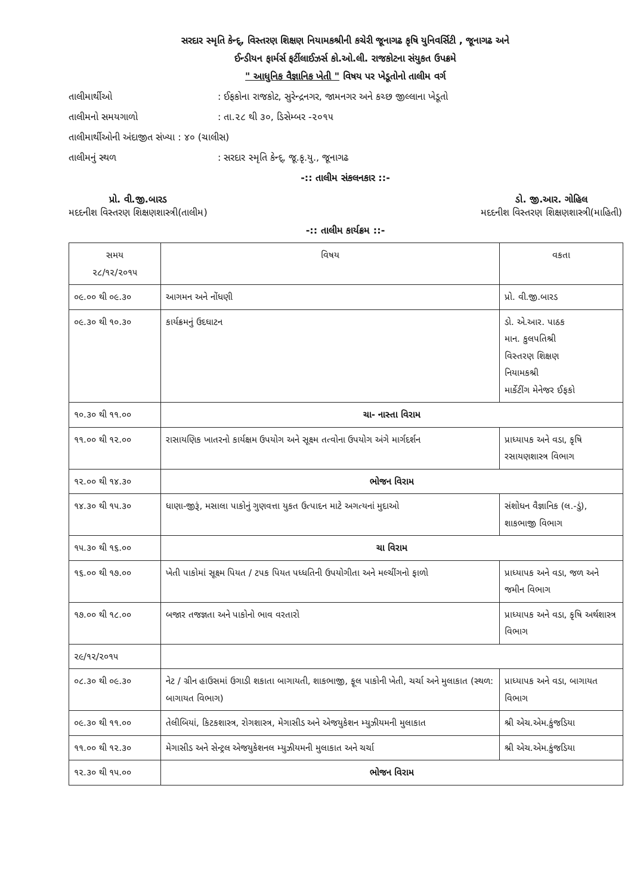સરદાર સ્મૃતિ કેન્દ્, વિસ્તરણ શિક્ષણ નિયામકશ્રીની કચેરી જૂનાગઢ કૃષિ યુનિવર્સિટી , જૂનાગઢ અને
ઈન્ડીયન ફાર્મર્સ ફર્ટીલાઈઝર્સ કો.ઓ.લી. રાજકોટના સંયુકત ઉપક્રમે
" આધુનિક વૈજ્ઞાનિક ખેતી " વિષય પર ખેડૂતોનો તાલીમ વર્ગ
તાલીમાર્થીઓ : ઈફકોના રાજકોટ, સુરેન્દ્રનગર, જામનગર અને કચ્છ જીલ્લાના ખેડૂતો
તાલીમનો સમયગાળો : તા.૨૮ થી ૩૦, ડિસેમ્બર -૨૦૧૫
તાલીમાર્થીઓની અંદાજીત સંખ્યા : ૪૦ (ચાલીસ)
તાલીમનું સ્થળ : સરદાર સ્મૃતિ કેન્દ્, જૂ.કૃ.યુ., જૂનાગઢ
-:: તાલીમ સંકલનકાર ::-
પ્રો. વી.જી.બારડ
મદદનીશ વિસ્તરણ શિક્ષણશાસ્ત્રી(તાલીમ)
ડો. જી.આર. ગોહિલ
મદદનીશ વિસ્તરણ શિક્ષણશાસ્ત્રી(માહિતી)
-:: તાલીમ કાર્યક્રમ ::-
| સમય ૨૮/૧૨/૨૦૧૫ | વિષય | વકતા |
| --- | --- | --- |
| ૦૯.૦૦ થી ૦૯.૩૦ | આગમન અને નોંધણી | પ્રો. વી.જી.બારડ |
| ૦૯.૩૦ થી ૧૦.૩૦ | કાર્યક્રમનું ઉદઘાટન | ડો. એ.આર. પાઠક માન. કુલપતિશ્રી વિસ્તરણ શિક્ષણ નિયામકશ્રી માર્કેટીંગ મેનેજર ઈફકો |
| ૧૦.૩૦ થી ૧૧.૦૦ | ચા- નાસ્તા વિરામ | |
| ૧૧.૦૦ થી ૧૨.૦૦ | રાસાયણિક ખાતરનો કાર્યક્ષમ ઉપયોગ અને સૂક્ષ્મ તત્વોના ઉપયોગ અંગે માર્ગદર્શન | પ્રાધ્યાપક અને વડા, કૃષિ રસાયણશાસ્ત્ર વિભાગ |
| ૧૨.૦૦ થી ૧૪.૩૦ | ભોજન વિરામ | |
| ૧૪.૩૦ થી ૧૫.૩૦ | ધાણા-જીરૂં, મસાલા પાકોનું ગુણવત્તા યુકત ઉત્પાદન માટે અગત્યનાં મુદાઓ | સંશોધન વૈજ્ઞાનિક (લ.-ડું), શાકભાજી વિભાગ |
| ૧૫.૩૦ થી ૧૬.૦૦ | ચા વિરામ | |
| ૧૬.૦૦ થી ૧૭.૦૦ | ખેતી પાકોમાં સૂક્ષ્મ પિયત / ટપક પિયત પધ્ધતિની ઉપયોગીતા અને મલ્ચીંગનો ફાળો | પ્રાધ્યાપક અને વડા, જળ અને જમીન વિભાગ |
| ૧૭.૦૦ થી ૧૮.૦૦ | બજાર તજજ્ઞતા અને પાકોનો ભાવ વરતારો | પ્રાધ્યાપક અને વડા, કૃષિ અર્થશાસ્ત્ર વિભાગ |
| ૨૯/૧૨/૨૦૧૫ | | |
| ૦૮.૩૦ થી ૦૯.૩૦ | નેટ / ગ્રીન હાઉસમાં ઉગાડી શકાતા બાગાયતી, શાકભાજી, ફૂલ પાકોની ખેતી, ચર્ચા અને મુલાકાત (સ્થળ: બાગાયત વિભાગ) | પ્રાધ્યાપક અને વડા, બાગાયત વિભાગ |
| ૦૯.૩૦ થી ૧૧.૦૦ | તેલીબિયાં, કિટકશાસ્ત્ર, રોગશાસ્ત્ર, મેગાસીડ અને એજયુકેશન મ્યુઝીયમની મુલાકાત | શ્રી એચ.એમ.કુંજડિયા |
| ૧૧.૦૦ થી ૧૨.૩૦ | મેગાસીડ અને સેન્ટ્રલ એજયુકેશનલ મ્યુઝીયમની મુલાકાત અને ચર્ચા | શ્રી એચ.એમ.કુંજડિયા |
| ૧૨.૩૦ થી ૧૫.૦૦ | ભોજન વિરામ | |